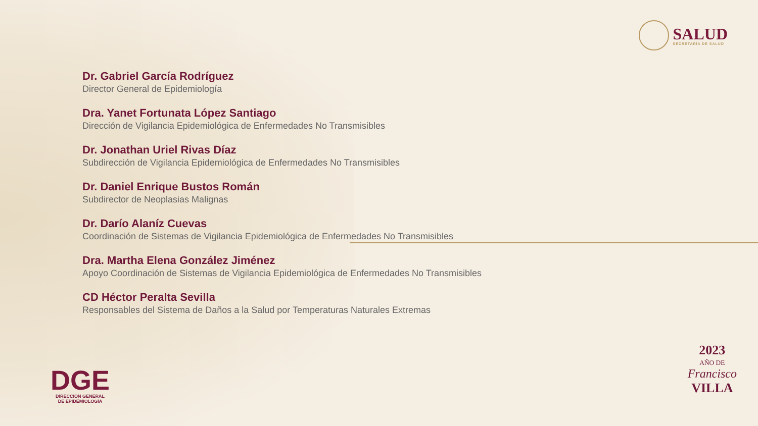SALUD
SECRETARÍA DE SALUD
Dr. Gabriel García Rodríguez
Director General de Epidemiología
Dra. Yanet Fortunata López Santiago
Dirección de Vigilancia Epidemiológica de Enfermedades No Transmisibles
Dr. Jonathan Uriel Rivas Díaz
Subdirección de Vigilancia Epidemiológica de Enfermedades No Transmisibles
Dr. Daniel Enrique Bustos Román
Subdirector de Neoplasias Malignas
Dr. Darío Alaníz Cuevas
Coordinación de Sistemas de Vigilancia Epidemiológica de Enfermedades No Transmisibles
Dra. Martha Elena González Jiménez
Apoyo Coordinación de Sistemas de Vigilancia Epidemiológica de Enfermedades No Transmisibles
CD Héctor Peralta Sevilla
Responsables del Sistema de Daños a la Salud por Temperaturas Naturales Extremas
DGE
DIRECCIÓN GENERAL
DE EPIDEMIOLOGÍA
2023
AÑO DE
Francisco
VILLA